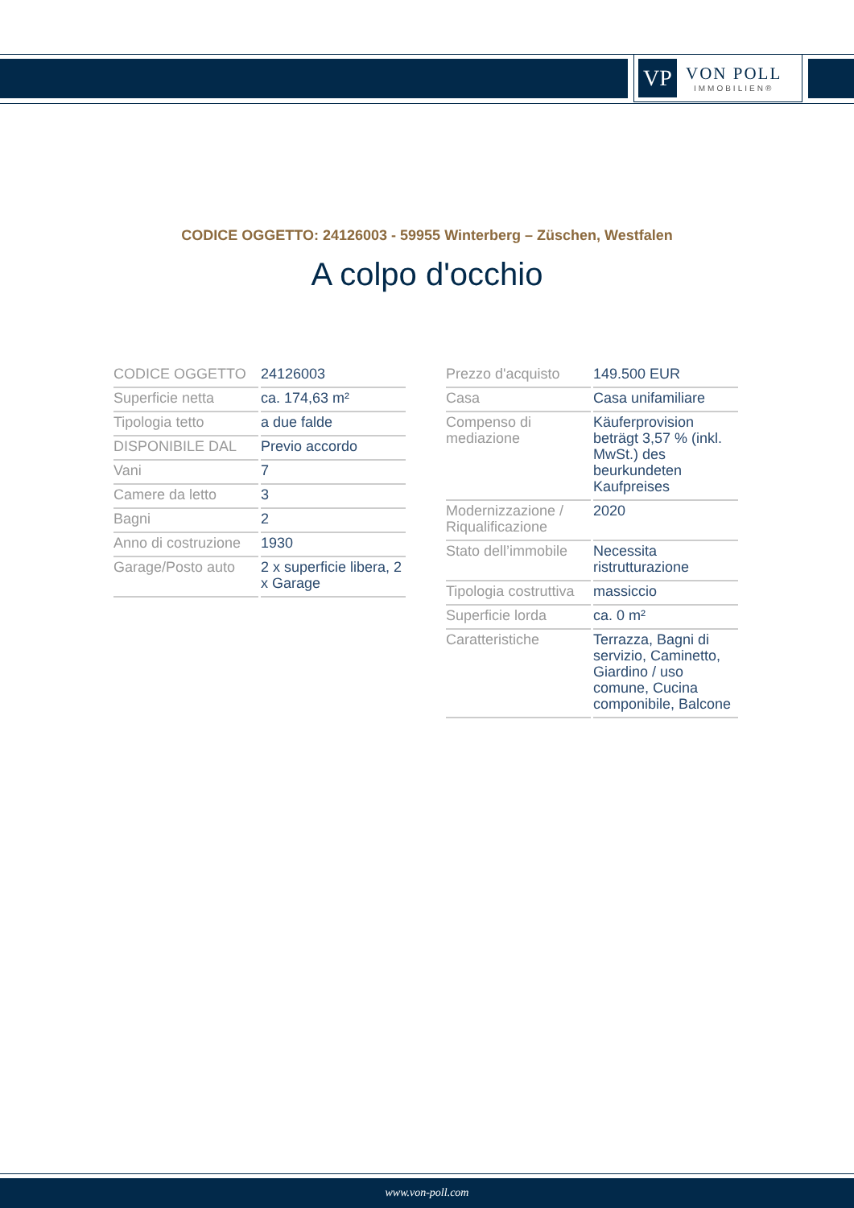VP
VON POLL
IMMOBILIEN®
CODICE OGGETTO: 24126003 - 59955 Winterberg – Züschen, Westfalen
A colpo d'occhio
| CODICE OGGETTO | 24126003 |
| Superficie netta | ca. 174,63 m² |
| Tipologia tetto | a due falde |
| DISPONIBILE DAL | Previo accordo |
| Vani | 7 |
| Camere da letto | 3 |
| Bagni | 2 |
| Anno di costruzione | 1930 |
| Garage/Posto auto | 2 x superficie libera, 2 x Garage |
| Prezzo d'acquisto | 149.500 EUR |
| Casa | Casa unifamiliare |
| Compenso di mediazione | Käuferprovision beträgt 3,57 % (inkl. MwSt.) des beurkundeten Kaufpreises |
| Modernizzazione / Riqualificazione | 2020 |
| Stato dell’immobile | Necessita ristrutturazione |
| Tipologia costruttiva | massiccio |
| Superficie lorda | ca. 0 m² |
| Caratteristiche | Terrazza, Bagni di servizio, Caminetto, Giardino / uso comune, Cucina componibile, Balcone |
www.von-poll.com